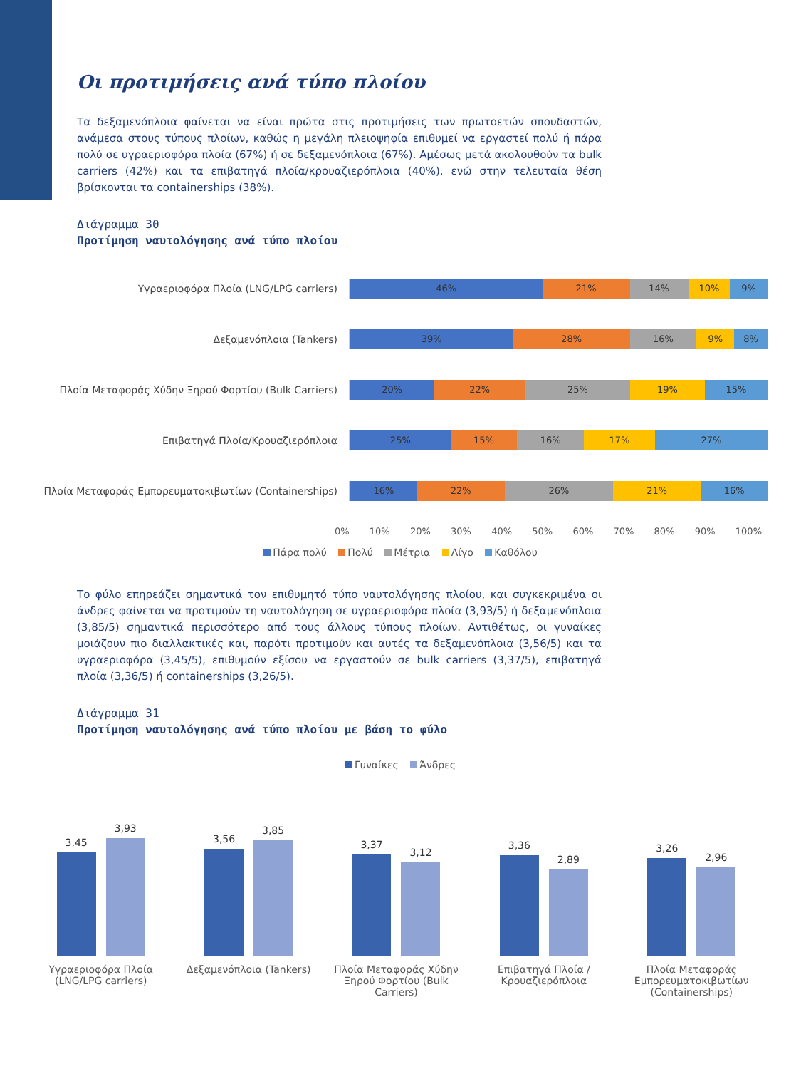Οι προτιμήσεις ανά τύπο πλοίου
Τα δεξαμενόπλοια φαίνεται να είναι πρώτα στις προτιμήσεις των πρωτοετών σπουδαστών, ανάμεσα στους τύπους πλοίων, καθώς η μεγάλη πλειοψηφία επιθυμεί να εργαστεί πολύ ή πάρα πολύ σε υγραεριοφόρα πλοία (67%) ή σε δεξαμενόπλοια (67%). Αμέσως μετά ακολουθούν τα bulk carriers (42%) και τα επιβατηγά πλοία/κρουαζιερόπλοια (40%), ενώ στην τελευταία θέση βρίσκονται τα containerships (38%).
Διάγραμμα 30
Προτίμηση ναυτολόγησης ανά τύπο πλοίου
Υγραεριοφόρα Πλοία (LNG/LPG carriers)
46% 21% 14% 10% 9%
Δεξαμενόπλοια (Tankers)
39% 28% 16% 9% 8%
Πλοία Μεταφοράς Χύδην Ξηρού Φορτίου (Bulk Carriers)
20% 22% 25% 19% 15%
Επιβατηγά Πλοία/Κρουαζιερόπλοια
25% 15% 16% 17% 27%
Πλοία Μεταφοράς Εμπορευματοκιβωτίων (Containerships)
16% 22% 26% 21% 16%
0% 10% 20% 30% 40% 50% 60% 70% 80% 90% 100%
Πάρα πολύ Πολύ Μέτρια Λίγο Καθόλου
Το φύλο επηρεάζει σημαντικά τον επιθυμητό τύπο ναυτολόγησης πλοίου, και συγκεκριμένα οι άνδρες φαίνεται να προτιμούν τη ναυτολόγηση σε υγραεριοφόρα πλοία (3,93/5) ή δεξαμενόπλοια (3,85/5) σημαντικά περισσότερο από τους άλλους τύπους πλοίων. Αντιθέτως, οι γυναίκες μοιάζουν πιο διαλλακτικές και, παρότι προτιμούν και αυτές τα δεξαμενόπλοια (3,56/5) και τα υγραεριοφόρα (3,45/5), επιθυμούν εξίσου να εργαστούν σε bulk carriers (3,37/5), επιβατηγά πλοία (3,36/5) ή containerships (3,26/5).
Διάγραμμα 31
Προτίμηση ναυτολόγησης ανά τύπο πλοίου με βάση το φύλο
Γυναίκες Άνδρες
3,45
3,93
3,56
3,85
3,37
3,12
3,36
2,89
3,26
2,96
Υγραεριοφόρα Πλοία (LNG/LPG carriers)
Δεξαμενόπλοια (Tankers)
Πλοία Μεταφοράς Χύδην Ξηρού Φορτίου (Bulk Carriers)
Επιβατηγά Πλοία / Κρουαζιερόπλοια
Πλοία Μεταφοράς Εμπορευματοκιβωτίων (Containerships)